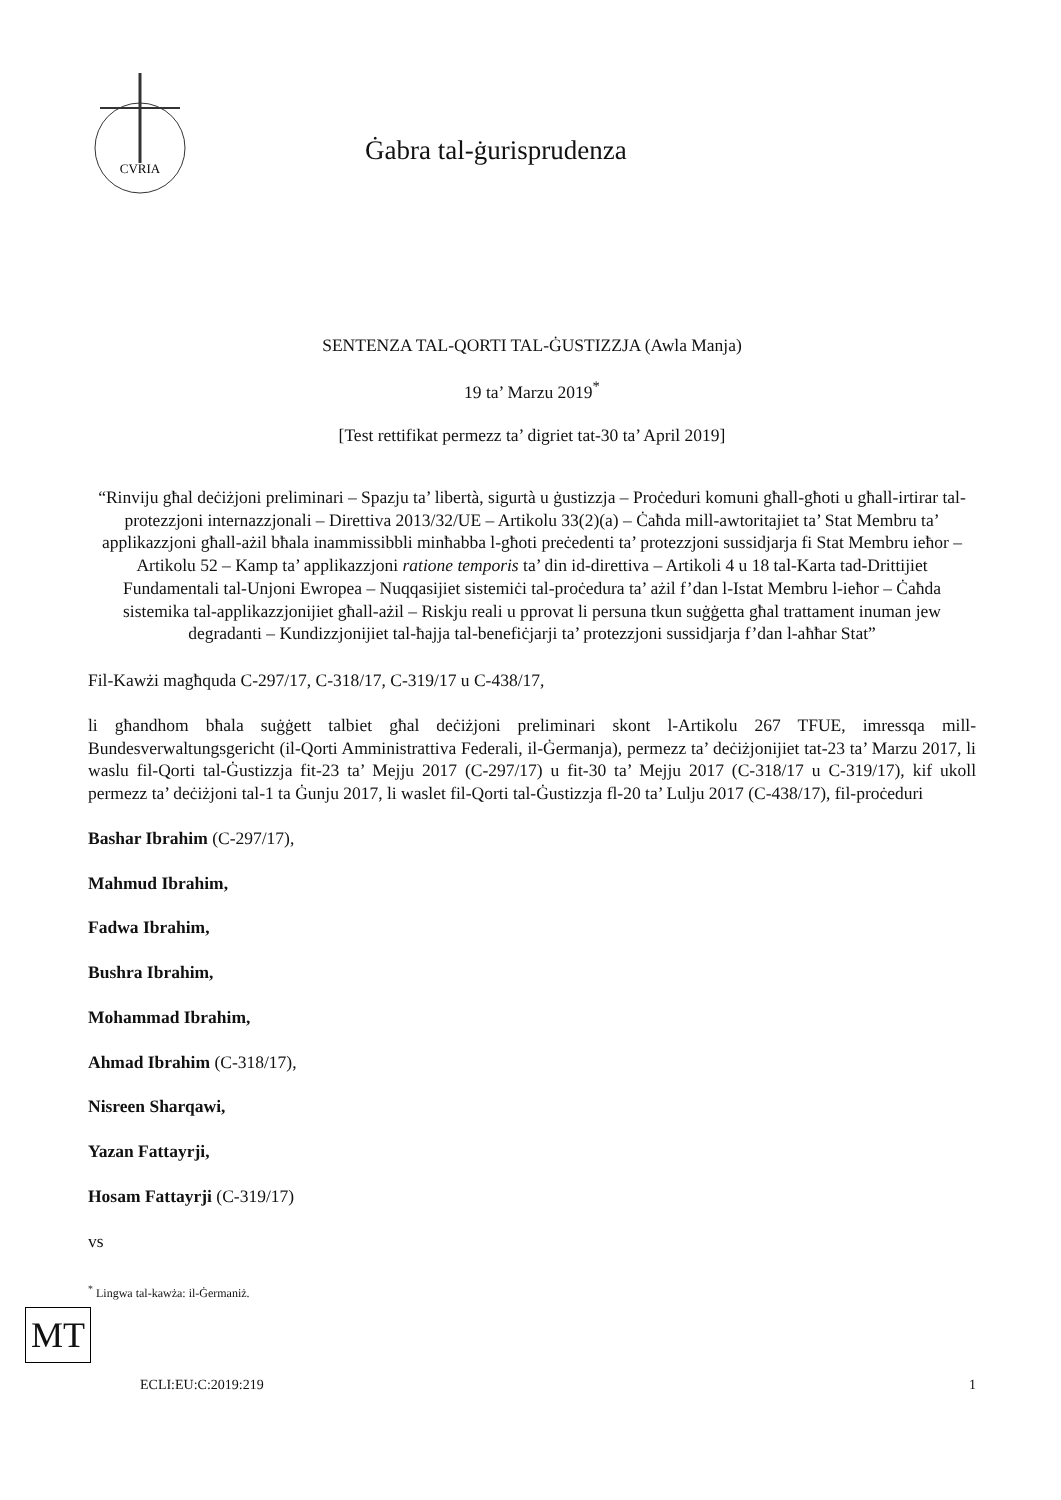CVRIA
Ġabra tal-ġurisprudenza
SENTENZA TAL-QORTI TAL-ĠUSTIZZJA (Awla Manja)
19 ta’ Marzu 2019<sup>*</sup>
[Test rettifikat permezz ta’ digriet tat-30 ta’ April 2019]
“Rinviju għal deċiżjoni preliminari – Spazju ta’ libertà, sigurtà u ġustizzja – Proċeduri komuni għall-għoti u għall-irtirar tal-protezzjoni internazzjonali – Direttiva 2013/32/UE – Artikolu 33(2)(a) – Ċaħda mill-awtoritajiet ta’ Stat Membru ta’ applikazzjoni għall-ażil bħala inammissibbli minħabba l-għoti preċedenti ta’ protezzjoni sussidjarja fi Stat Membru ieħor – Artikolu 52 – Kamp ta’ applikazzjoni ratione temporis ta’ din id-direttiva – Artikoli 4 u 18 tal-Karta tad-Drittijiet Fundamentali tal-Unjoni Ewropea – Nuqqasijiet sistemiċi tal-proċedura ta’ ażil f’dan l-Istat Membru l-ieħor – Ċaħda sistemika tal-applikazzjonijiet għall-ażil – Riskju reali u pprovat li persuna tkun suġġetta għal trattament inuman jew degradanti – Kundizzjonijiet tal-ħajja tal-benefiċjarji ta’ protezzjoni sussidjarja f’dan l-aħħar Stat”
Fil-Kawżi magħquda C-297/17, C-318/17, C-319/17 u C-438/17,
li għandhom bħala suġġett talbiet għal deċiżjoni preliminari skont l-Artikolu 267 TFUE, imressqa mill-Bundesverwaltungsgericht (il-Qorti Amministrattiva Federali, il-Ġermanja), permezz ta’ deċiżjonijiet tat-23 ta’ Marzu 2017, li waslu fil-Qorti tal-Ġustizzja fit-23 ta’ Mejju 2017 (C-297/17) u fit-30 ta’ Mejju 2017 (C-318/17 u C-319/17), kif ukoll permezz ta’ deċiżjoni tal-1 ta Ġunju 2017, li waslet fil-Qorti tal-Ġustizzja fl-20 ta’ Lulju 2017 (C-438/17), fil-proċeduri
Bashar Ibrahim (C-297/17),
Mahmud Ibrahim,
Fadwa Ibrahim,
Bushra Ibrahim,
Mohammad Ibrahim,
Ahmad Ibrahim (C-318/17),
Nisreen Sharqawi,
Yazan Fattayrji,
Hosam Fattayrji (C-319/17)
vs
<sup>*</sup> Lingwa tal-kawża: il-Ġermaniż.
MT
ECLI:EU:C:2019:219 1